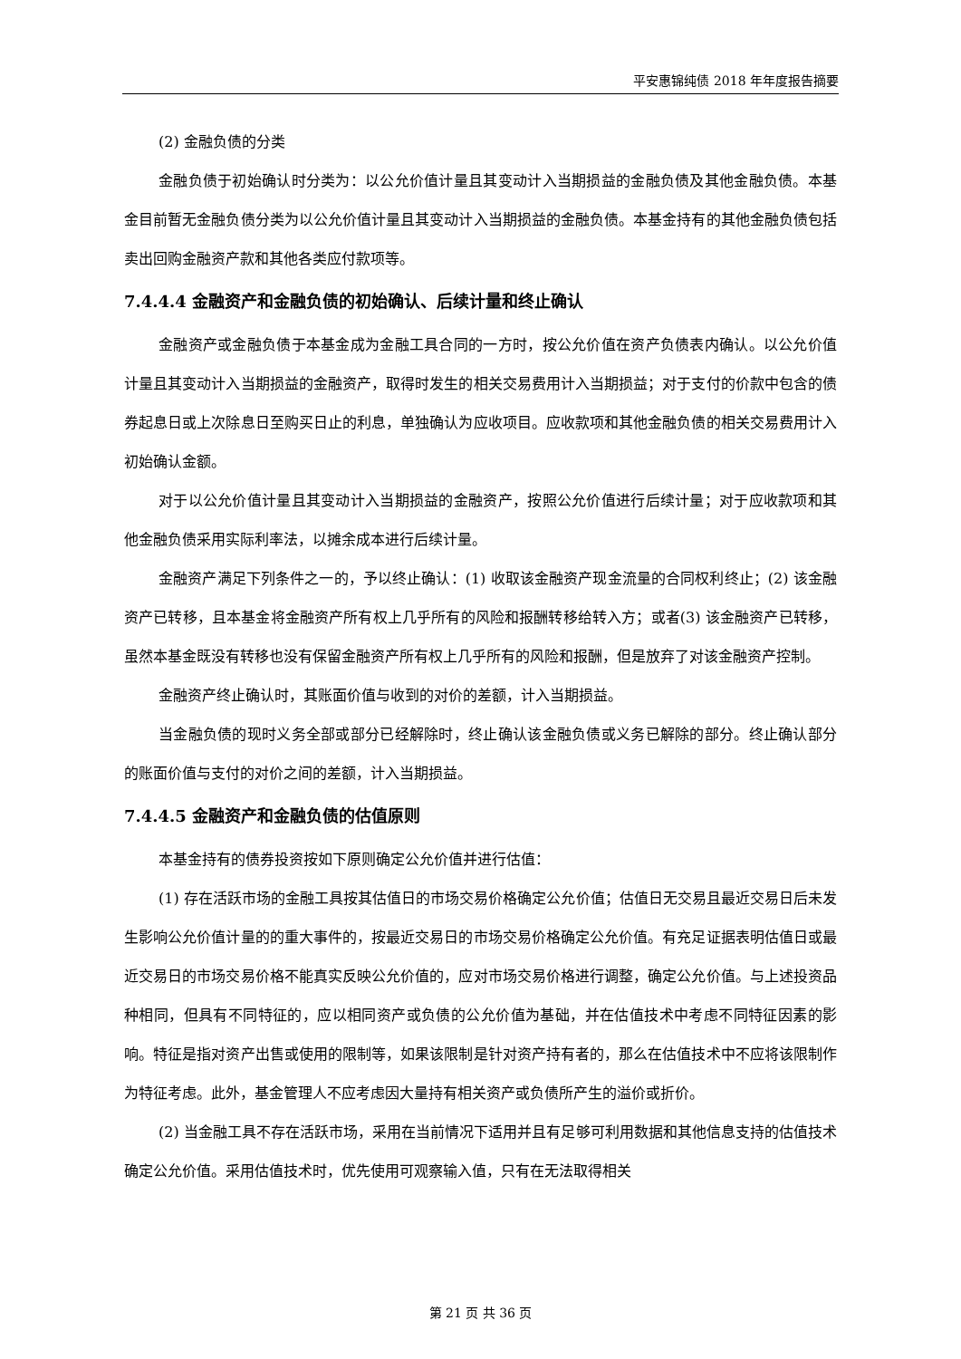平安惠锦纯债 2018 年年度报告摘要
(2) 金融负债的分类
金融负债于初始确认时分类为：以公允价值计量且其变动计入当期损益的金融负债及其他金融负债。本基金目前暂无金融负债分类为以公允价值计量且其变动计入当期损益的金融负债。本基金持有的其他金融负债包括卖出回购金融资产款和其他各类应付款项等。
7.4.4.4 金融资产和金融负债的初始确认、后续计量和终止确认
金融资产或金融负债于本基金成为金融工具合同的一方时，按公允价值在资产负债表内确认。以公允价值计量且其变动计入当期损益的金融资产，取得时发生的相关交易费用计入当期损益；对于支付的价款中包含的债券起息日或上次除息日至购买日止的利息，单独确认为应收项目。应收款项和其他金融负债的相关交易费用计入初始确认金额。
对于以公允价值计量且其变动计入当期损益的金融资产，按照公允价值进行后续计量；对于应收款项和其他金融负债采用实际利率法，以摊余成本进行后续计量。
金融资产满足下列条件之一的，予以终止确认：(1) 收取该金融资产现金流量的合同权利终止；(2) 该金融资产已转移，且本基金将金融资产所有权上几乎所有的风险和报酬转移给转入方；或者(3) 该金融资产已转移，虽然本基金既没有转移也没有保留金融资产所有权上几乎所有的风险和报酬，但是放弃了对该金融资产控制。
金融资产终止确认时，其账面价值与收到的对价的差额，计入当期损益。
当金融负债的现时义务全部或部分已经解除时，终止确认该金融负债或义务已解除的部分。终止确认部分的账面价值与支付的对价之间的差额，计入当期损益。
7.4.4.5 金融资产和金融负债的估值原则
本基金持有的债券投资按如下原则确定公允价值并进行估值：
(1) 存在活跃市场的金融工具按其估值日的市场交易价格确定公允价值；估值日无交易且最近交易日后未发生影响公允价值计量的的重大事件的，按最近交易日的市场交易价格确定公允价值。有充足证据表明估值日或最近交易日的市场交易价格不能真实反映公允价值的，应对市场交易价格进行调整，确定公允价值。与上述投资品种相同，但具有不同特征的，应以相同资产或负债的公允价值为基础，并在估值技术中考虑不同特征因素的影响。特征是指对资产出售或使用的限制等，如果该限制是针对资产持有者的，那么在估值技术中不应将该限制作为特征考虑。此外，基金管理人不应考虑因大量持有相关资产或负债所产生的溢价或折价。
(2) 当金融工具不存在活跃市场，采用在当前情况下适用并且有足够可利用数据和其他信息支持的估值技术确定公允价值。采用估值技术时，优先使用可观察输入值，只有在无法取得相关
第 21 页 共 36 页